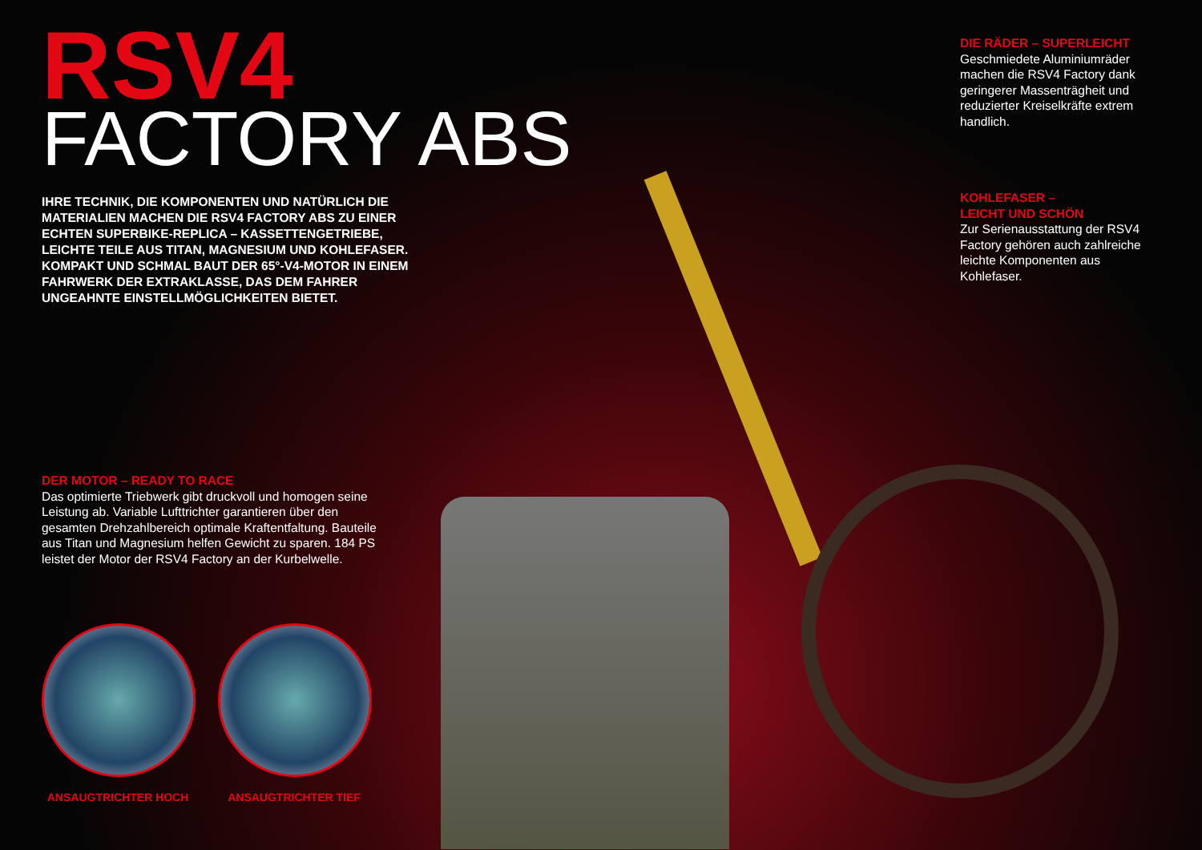RSV4
FACTORY ABS
IHRE TECHNIK, DIE KOMPONENTEN UND NATÜRLICH DIE MATERIALIEN MACHEN DIE RSV4 FACTORY ABS ZU EINER ECHTEN SUPERBIKE-REPLICA – KASSETTENGETRIEBE, LEICHTE TEILE AUS TITAN, MAGNESIUM UND KOHLEFASER. KOMPAKT UND SCHMAL BAUT DER 65°-V4-MOTOR IN EINEM FAHRWERK DER EXTRAKLASSE, DAS DEM FAHRER UNGEAHNTE EINSTELLMÖGLICHKEITEN BIETET.
DER MOTOR – READY TO RACE
Das optimierte Triebwerk gibt druckvoll und homogen seine Leistung ab. Variable Lufttrichter garantieren über den gesamten Drehzahlbereich optimale Kraftentfaltung. Bauteile aus Titan und Magnesium helfen Gewicht zu sparen. 184 PS leistet der Motor der RSV4 Factory an der Kurbelwelle.
ANSAUGTRICHTER HOCH ANSAUGTRICHTER TIEF
DIE RÄDER – SUPERLEICHT
Geschmiedete Aluminiumräder machen die RSV4 Factory dank geringerer Massenträgheit und reduzierter Kreiselkräfte extrem handlich.
KOHLEFASER –
LEICHT UND SCHÖN
Zur Serienausstattung der RSV4 Factory gehören auch zahlreiche leichte Komponenten aus Kohlefaser.